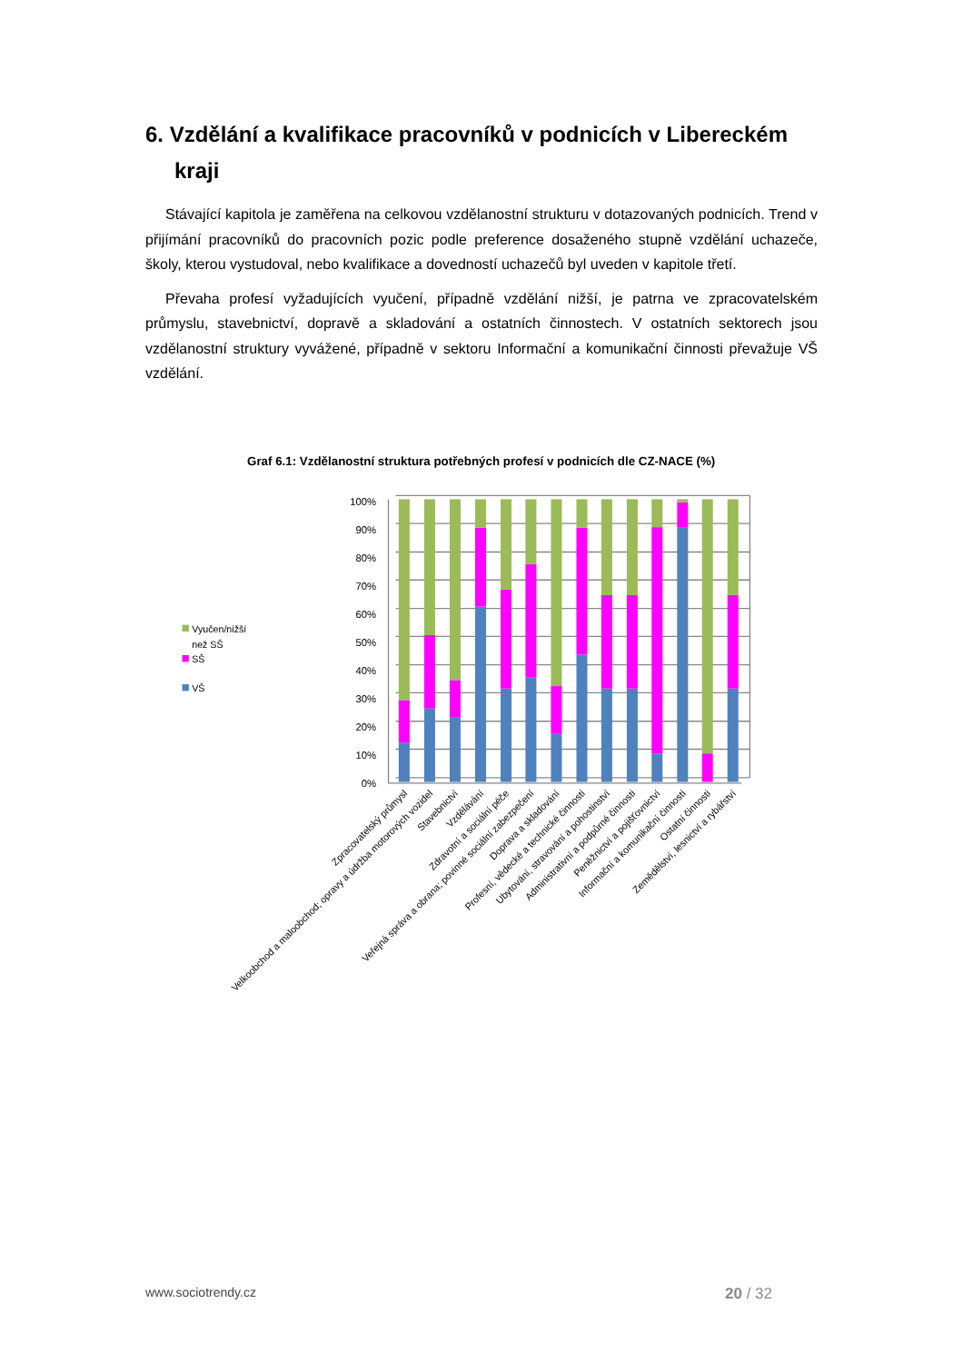6. Vzdělání a kvalifikace pracovníků v podnicích v Libereckém kraji
Stávající kapitola je zaměřena na celkovou vzdělanostní strukturu v dotazovaných podnicích. Trend v přijímání pracovníků do pracovních pozic podle preference dosaženého stupně vzdělání uchazeče, školy, kterou vystudoval, nebo kvalifikace a dovedností uchazečů byl uveden v kapitole třetí.
Převaha profesí vyžadujících vyučení, případně vzdělání nižší, je patrna ve zpracovatelském průmyslu, stavebnictví, dopravě a skladování a ostatních činnostech. V ostatních sektorech jsou vzdělanostní struktury vyvážené, případně v sektoru Informační a komunikační činnosti převažuje VŠ vzdělání.
Graf 6.1: Vzdělanostní struktura potřebných profesí v podnicích dle CZ-NACE (%)
100%
90%
80%
70%
60%
50%
40%
30%
20%
10%
0%
Vyučen/nižší
než SŠ
SŠ
VŠ
Zpracovatelský průmysl
Velkoobchod a maloobchod; opravy a údržba motorových vozidel
Stavebnictví
Vzdělávání
Zdravotní a sociální péče
Veřejná správa a obrana; povinné sociální zabezpečení
Doprava a skladování
Profesní, vědecké a technické činnosti
Ubytování, stravování a pohostinství
Administrativní a podpůrné činnosti
Peněžnictví a pojišťovnictví
Informační a komunikační činnosti
Ostatní činnosti
Zemědělství, lesnictví a rybářství
www.sociotrendy.cz 20 / 32